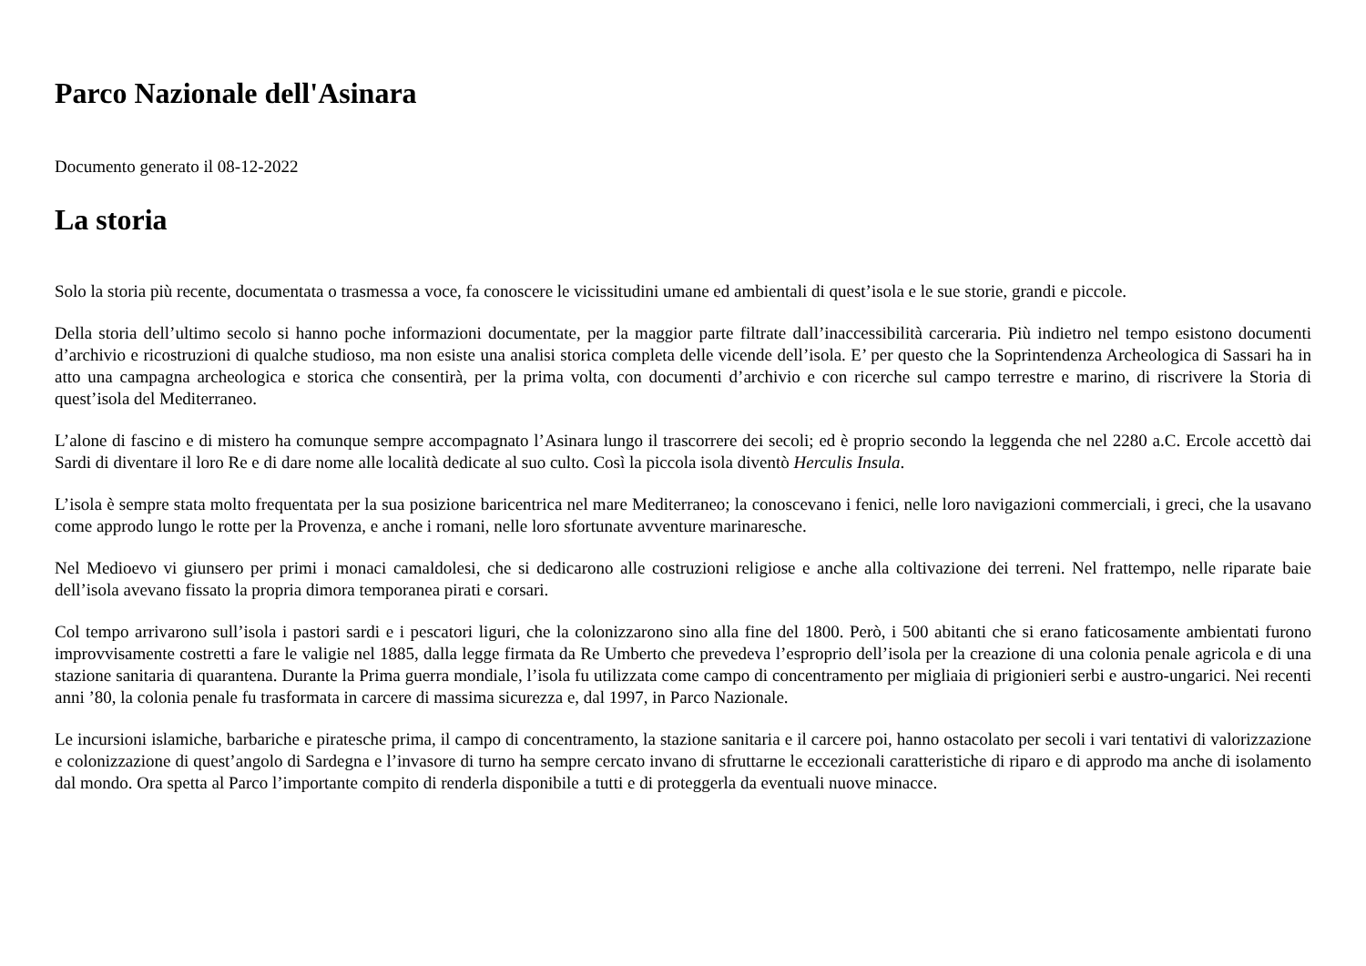Parco Nazionale dell'Asinara
Documento generato il 08-12-2022
La storia
Solo la storia più recente, documentata o trasmessa a voce, fa conoscere le vicissitudini umane ed ambientali di quest’isola e le sue storie, grandi e piccole.
Della storia dell’ultimo secolo si hanno poche informazioni documentate, per la maggior parte filtrate dall’inaccessibilità carceraria. Più indietro nel tempo esistono documenti d’archivio e ricostruzioni di qualche studioso, ma non esiste una analisi storica completa delle vicende dell’isola. E’ per questo che la Soprintendenza Archeologica di Sassari ha in atto una campagna archeologica e storica che consentirà, per la prima volta, con documenti d’archivio e con ricerche sul campo terrestre e marino, di riscrivere la Storia di quest’isola del Mediterraneo.
L’alone di fascino e di mistero ha comunque sempre accompagnato l’Asinara lungo il trascorrere dei secoli; ed è proprio secondo la leggenda che nel 2280 a.C. Ercole accettò dai Sardi di diventare il loro Re e di dare nome alle località dedicate al suo culto. Così la piccola isola diventò Herculis Insula.
L’isola è sempre stata molto frequentata per la sua posizione baricentrica nel mare Mediterraneo; la conoscevano i fenici, nelle loro navigazioni commerciali, i greci, che la usavano come approdo lungo le rotte per la Provenza, e anche i romani, nelle loro sfortunate avventure marinaresche.
Nel Medioevo vi giunsero per primi i monaci camaldolesi, che si dedicarono alle costruzioni religiose e anche alla coltivazione dei terreni. Nel frattempo, nelle riparate baie dell’isola avevano fissato la propria dimora temporanea pirati e corsari.
Col tempo arrivarono sull’isola i pastori sardi e i pescatori liguri, che la colonizzarono sino alla fine del 1800. Però, i 500 abitanti che si erano faticosamente ambientati furono improvvisamente costretti a fare le valigie nel 1885, dalla legge firmata da Re Umberto che prevedeva l’esproprio dell’isola per la creazione di una colonia penale agricola e di una stazione sanitaria di quarantena. Durante la Prima guerra mondiale, l’isola fu utilizzata come campo di concentramento per migliaia di prigionieri serbi e austro-ungarici. Nei recenti anni ’80, la colonia penale fu trasformata in carcere di massima sicurezza e, dal 1997, in Parco Nazionale.
Le incursioni islamiche, barbariche e piratesche prima, il campo di concentramento, la stazione sanitaria e il carcere poi, hanno ostacolato per secoli i vari tentativi di valorizzazione e colonizzazione di quest’angolo di Sardegna e l’invasore di turno ha sempre cercato invano di sfruttarne le eccezionali caratteristiche di riparo e di approdo ma anche di isolamento dal mondo. Ora spetta al Parco l’importante compito di renderla disponibile a tutti e di proteggerla da eventuali nuove minacce.